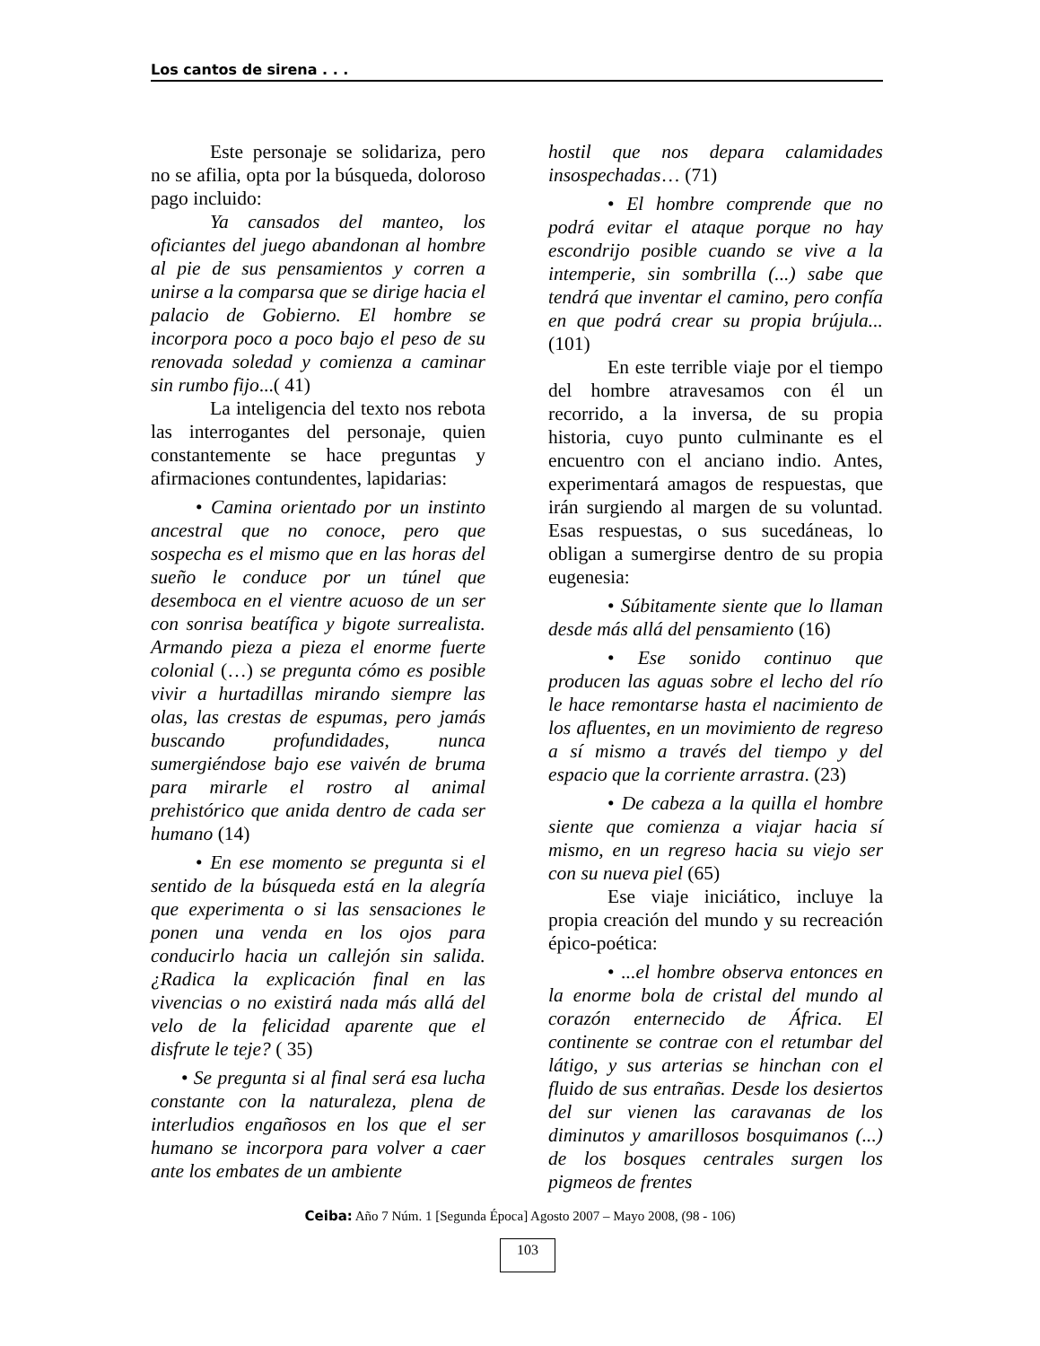Los cantos de sirena . . .
Este personaje se solidariza, pero no se afilia, opta por la búsqueda, doloroso pago incluido:
Ya cansados del manteo, los oficiantes del juego abandonan al hombre al pie de sus pensamientos y corren a unirse a la comparsa que se dirige hacia el palacio de Gobierno. El hombre se incorpora poco a poco bajo el peso de su renovada soledad y comienza a caminar sin rumbo fijo...( 41)
La inteligencia del texto nos rebota las interrogantes del personaje, quien constantemente se hace preguntas y afirmaciones contundentes, lapidarias:
• Camina orientado por un instinto ancestral que no conoce, pero que sospecha es el mismo que en las horas del sueño le conduce por un túnel que desemboca en el vientre acuoso de un ser con sonrisa beatífica y bigote surrealista. Armando pieza a pieza el enorme fuerte colonial (…) se pregunta cómo es posible vivir a hurtadillas mirando siempre las olas, las crestas de espumas, pero jamás buscando profundidades, nunca sumergiéndose bajo ese vaivén de bruma para mirarle el rostro al animal prehistórico que anida dentro de cada ser humano (14)
• En ese momento se pregunta si el sentido de la búsqueda está en la alegría que experimenta o si las sensaciones le ponen una venda en los ojos para conducirlo hacia un callejón sin salida. ¿Radica la explicación final en las vivencias o no existirá nada más allá del velo de la felicidad aparente que el disfrute le teje? ( 35)
• Se pregunta si al final será esa lucha constante con la naturaleza, plena de interludios engañosos en los que el ser humano se incorpora para volver a caer ante los embates de un ambiente
hostil que nos depara calamidades insospechadas… (71)
• El hombre comprende que no podrá evitar el ataque porque no hay escondrijo posible cuando se vive a la intemperie, sin sombrilla (...) sabe que tendrá que inventar el camino, pero confía en que podrá crear su propia brújula...(101)
En este terrible viaje por el tiempo del hombre atravesamos con él un recorrido, a la inversa, de su propia historia, cuyo punto culminante es el encuentro con el anciano indio. Antes, experimentará amagos de respuestas, que irán surgiendo al margen de su voluntad. Esas respuestas, o sus sucedáneas, lo obligan a sumergirse dentro de su propia eugenesia:
• Súbitamente siente que lo llaman desde más allá del pensamiento (16)
• Ese sonido continuo que producen las aguas sobre el lecho del río le hace remontarse hasta el nacimiento de los afluentes, en un movimiento de regreso a sí mismo a través del tiempo y del espacio que la corriente arrastra. (23)
• De cabeza a la quilla el hombre siente que comienza a viajar hacia sí mismo, en un regreso hacia su viejo ser con su nueva piel (65)
Ese viaje iniciático, incluye la propia creación del mundo y su recreación épico-poética:
• ...el hombre observa entonces en la enorme bola de cristal del mundo al corazón enternecido de África. El continente se contrae con el retumbar del látigo, y sus arterias se hinchan con el fluido de sus entrañas. Desde los desiertos del sur vienen las caravanas de los diminutos y amarillosos bosquimanos (...) de los bosques centrales surgen los pigmeos de frentes
Ceiba: Año 7 Núm. 1 [Segunda Época] Agosto 2007 – Mayo 2008, (98 - 106)
103